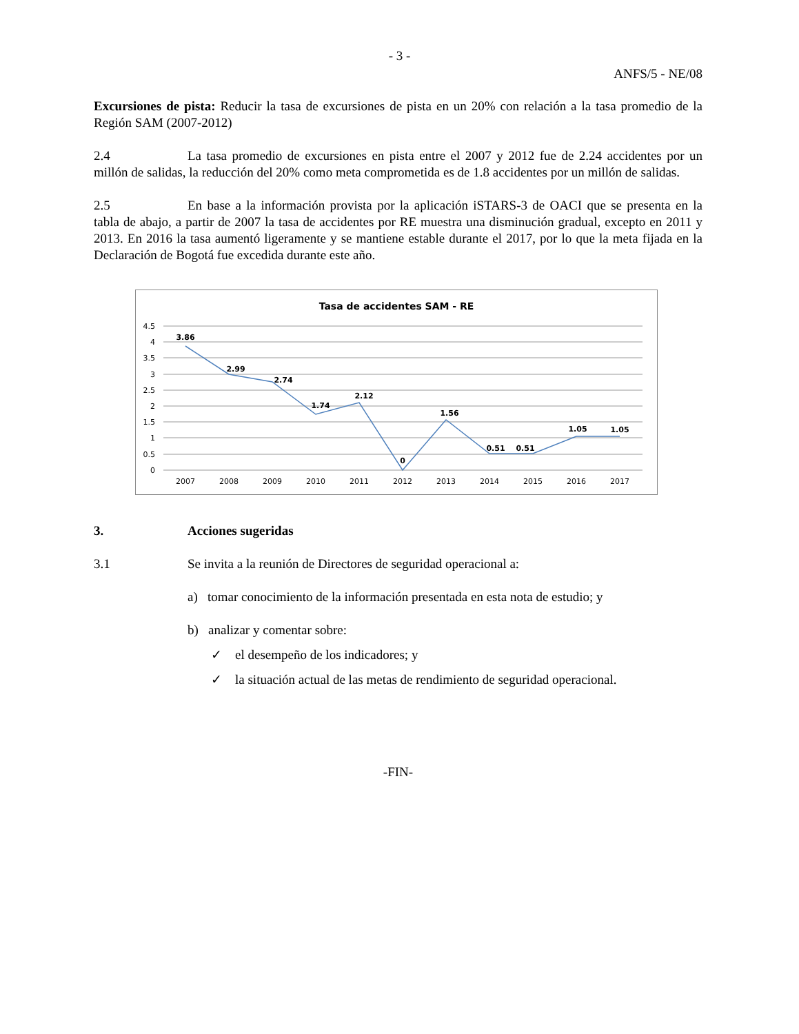- 3 -
ANFS/5 - NE/08
Excursiones de pista: Reducir la tasa de excursiones de pista en un 20% con relación a la tasa promedio de la Región SAM (2007-2012)
2.4 La tasa promedio de excursiones en pista entre el 2007 y 2012 fue de 2.24 accidentes por un millón de salidas, la reducción del 20% como meta comprometida es de 1.8 accidentes por un millón de salidas.
2.5 En base a la información provista por la aplicación iSTARS-3 de OACI que se presenta en la tabla de abajo, a partir de 2007 la tasa de accidentes por RE muestra una disminución gradual, excepto en 2011 y 2013. En 2016 la tasa aumentó ligeramente y se mantiene estable durante el 2017, por lo que la meta fijada en la Declaración de Bogotá fue excedida durante este año.
Tasa de accidentes SAM - RE
4.5
4
3.5
3
2.5
2
1.5
1
0.5
0
3.86
2.99
2.74
1.74
2.12
0
1.56
0.51
0.51
1.05
1.05
2007
2008
2009
2010
2011
2012
2013
2014
2015
2016
2017
3. Acciones sugeridas
3.1 Se invita a la reunión de Directores de seguridad operacional a:
a) tomar conocimiento de la información presentada en esta nota de estudio; y
b) analizar y comentar sobre:
✓ el desempeño de los indicadores; y
✓ la situación actual de las metas de rendimiento de seguridad operacional.
-FIN-